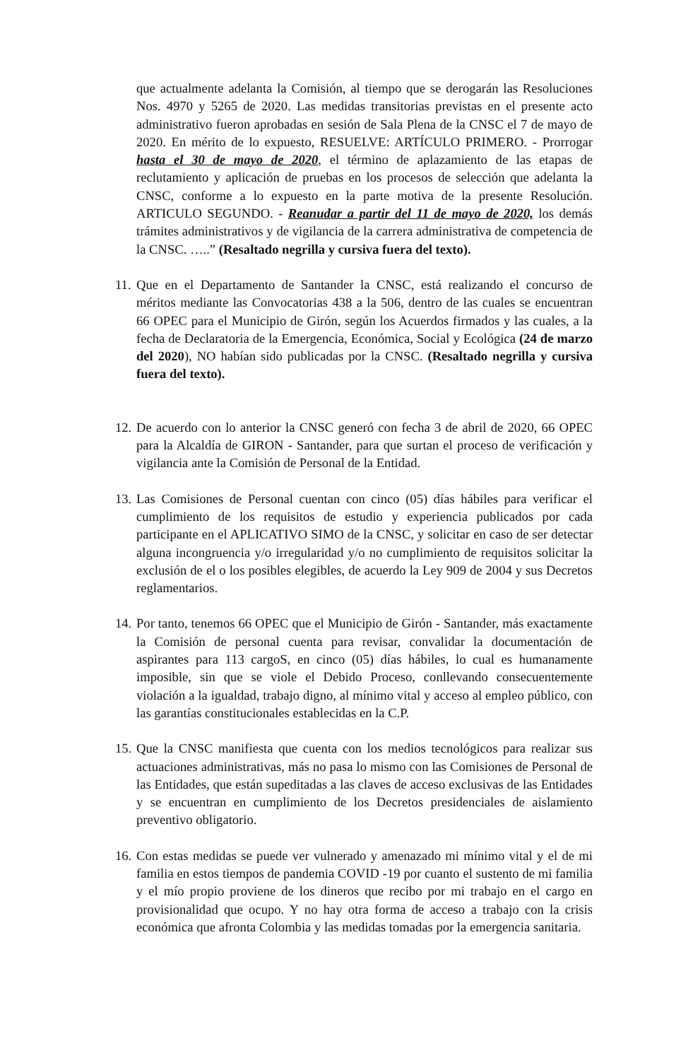que actualmente adelanta la Comisión, al tiempo que se derogarán las Resoluciones Nos. 4970 y 5265 de 2020. Las medidas transitorias previstas en el presente acto administrativo fueron aprobadas en sesión de Sala Plena de la CNSC el 7 de mayo de 2020. En mérito de lo expuesto, RESUELVE: ARTÍCULO PRIMERO. - Prorrogar hasta el 30 de mayo de 2020, el término de aplazamiento de las etapas de reclutamiento y aplicación de pruebas en los procesos de selección que adelanta la CNSC, conforme a lo expuesto en la parte motiva de la presente Resolución. ARTICULO SEGUNDO. - Reanudar a partir del 11 de mayo de 2020, los demás trámites administrativos y de vigilancia de la carrera administrativa de competencia de la CNSC. …..” (Resaltado negrilla y cursiva fuera del texto).
11.
Que en el Departamento de Santander la CNSC, está realizando el concurso de méritos mediante las Convocatorias 438 a la 506, dentro de las cuales se encuentran 66 OPEC para el Municipio de Girón, según los Acuerdos firmados y las cuales, a la fecha de Declaratoria de la Emergencia, Económica, Social y Ecológica (24 de marzo del 2020), NO habían sido publicadas por la CNSC. (Resaltado negrilla y cursiva fuera del texto).
12.
De acuerdo con lo anterior la CNSC generó con fecha 3 de abril de 2020, 66 OPEC para la Alcaldía de GIRON - Santander, para que surtan el proceso de verificación y vigilancia ante la Comisión de Personal de la Entidad.
13.
Las Comisiones de Personal cuentan con cinco (05) días hábiles para verificar el cumplimiento de los requisitos de estudio y experiencia publicados por cada participante en el APLICATIVO SIMO de la CNSC, y solicitar en caso de ser detectar alguna incongruencia y/o irregularidad y/o no cumplimiento de requisitos solicitar la exclusión de el o los posibles elegibles, de acuerdo la Ley 909 de 2004 y sus Decretos reglamentarios.
14.
Por tanto, tenemos 66 OPEC que el Municipio de Girón - Santander, más exactamente la Comisión de personal cuenta para revisar, convalidar la documentación de aspirantes para 113 cargoS, en cinco (05) días hábiles, lo cual es humanamente imposible, sin que se viole el Debido Proceso, conllevando consecuentemente violación a la igualdad, trabajo digno, al mínimo vital y acceso al empleo público, con las garantías constitucionales establecidas en la C.P.
15.
Que la CNSC manifiesta que cuenta con los medios tecnológicos para realizar sus actuaciones administrativas, más no pasa lo mismo con las Comisiones de Personal de las Entidades, que están supeditadas a las claves de acceso exclusivas de las Entidades y se encuentran en cumplimiento de los Decretos presidenciales de aislamiento preventivo obligatorio.
16.
Con estas medidas se puede ver vulnerado y amenazado mi mínimo vital y el de mi familia en estos tiempos de pandemia COVID -19 por cuanto el sustento de mi familia y el mío propio proviene de los dineros que recibo por mi trabajo en el cargo en provisionalidad que ocupo. Y no hay otra forma de acceso a trabajo con la crisis económica que afronta Colombia y las medidas tomadas por la emergencia sanitaria.